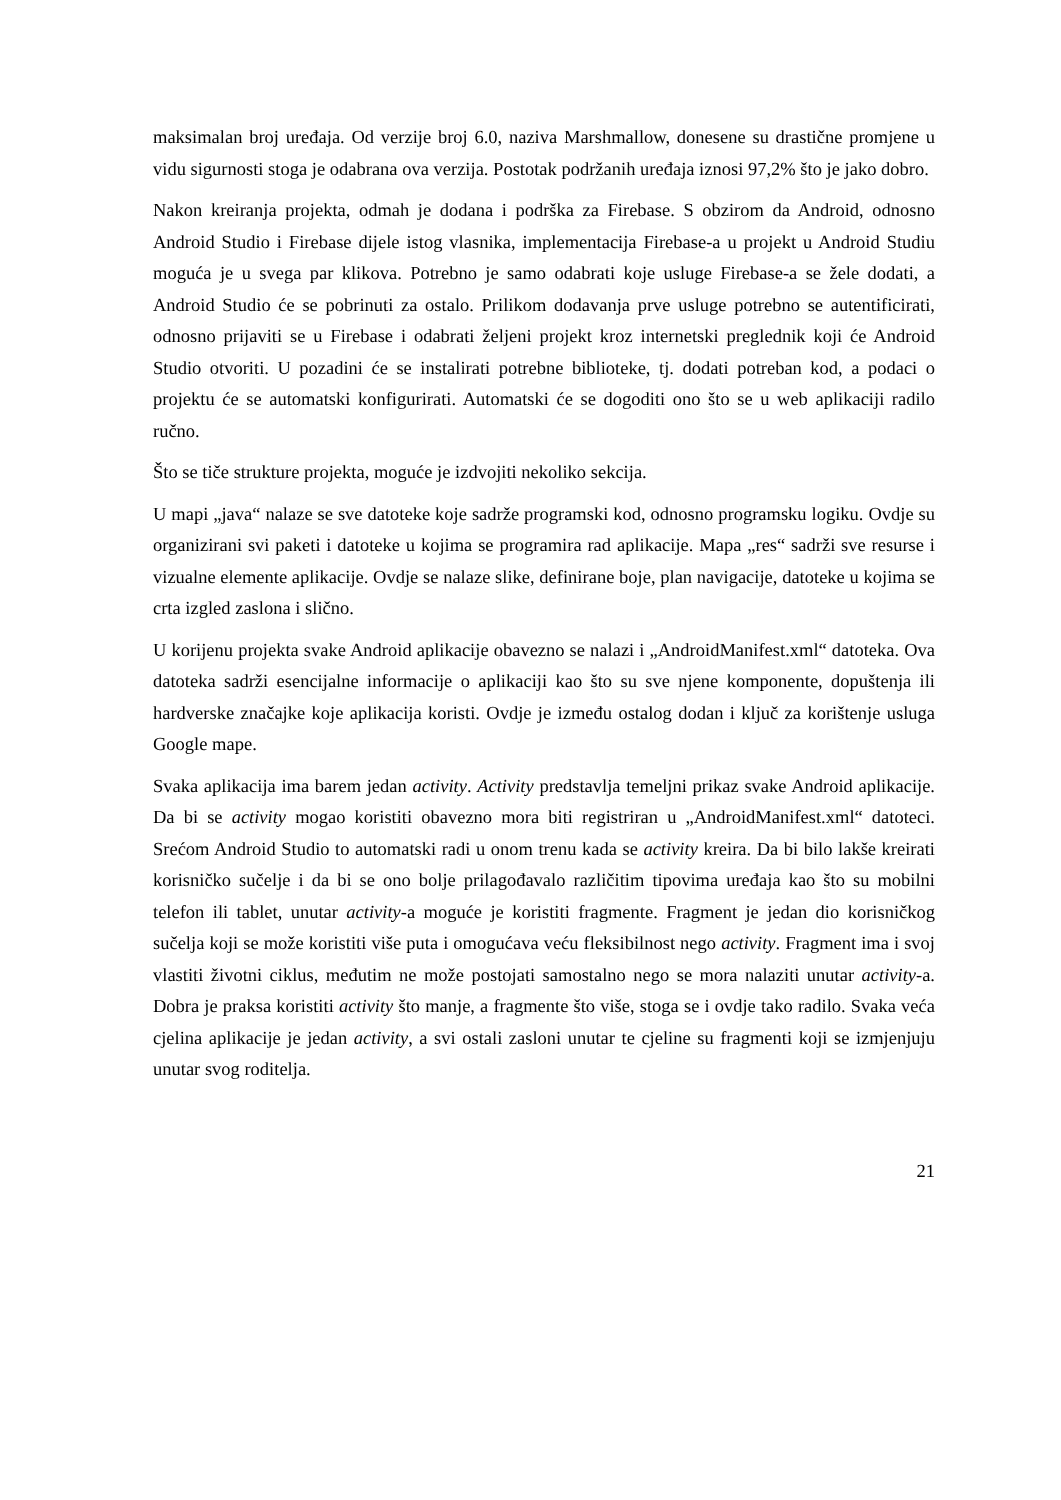maksimalan broj uređaja. Od verzije broj 6.0, naziva Marshmallow, donesene su drastične promjene u vidu sigurnosti stoga je odabrana ova verzija. Postotak podržanih uređaja iznosi 97,2% što je jako dobro.
Nakon kreiranja projekta, odmah je dodana i podrška za Firebase. S obzirom da Android, odnosno Android Studio i Firebase dijele istog vlasnika, implementacija Firebase-a u projekt u Android Studiu moguća je u svega par klikova. Potrebno je samo odabrati koje usluge Firebase-a se žele dodati, a Android Studio će se pobrinuti za ostalo. Prilikom dodavanja prve usluge potrebno se autentificirati, odnosno prijaviti se u Firebase i odabrati željeni projekt kroz internetski preglednik koji će Android Studio otvoriti. U pozadini će se instalirati potrebne biblioteke, tj. dodati potreban kod, a podaci o projektu će se automatski konfigurirati. Automatski će se dogoditi ono što se u web aplikaciji radilo ručno.
Što se tiče strukture projekta, moguće je izdvojiti nekoliko sekcija.
U mapi „java“ nalaze se sve datoteke koje sadrže programski kod, odnosno programsku logiku. Ovdje su organizirani svi paketi i datoteke u kojima se programira rad aplikacije. Mapa „res“ sadrži sve resurse i vizualne elemente aplikacije. Ovdje se nalaze slike, definirane boje, plan navigacije, datoteke u kojima se crta izgled zaslona i slično.
U korijenu projekta svake Android aplikacije obavezno se nalazi i „AndroidManifest.xml“ datoteka. Ova datoteka sadrži esencijalne informacije o aplikaciji kao što su sve njene komponente, dopuštenja ili hardverske značajke koje aplikacija koristi. Ovdje je između ostalog dodan i ključ za korištenje usluga Google mape.
Svaka aplikacija ima barem jedan activity. Activity predstavlja temeljni prikaz svake Android aplikacije. Da bi se activity mogao koristiti obavezno mora biti registriran u „AndroidManifest.xml“ datoteci. Srećom Android Studio to automatski radi u onom trenu kada se activity kreira. Da bi bilo lakše kreirati korisničko sučelje i da bi se ono bolje prilagođavalo različitim tipovima uređaja kao što su mobilni telefon ili tablet, unutar activity-a moguće je koristiti fragmente. Fragment je jedan dio korisničkog sučelja koji se može koristiti više puta i omogućava veću fleksibilnost nego activity. Fragment ima i svoj vlastiti životni ciklus, međutim ne može postojati samostalno nego se mora nalaziti unutar activity-a. Dobra je praksa koristiti activity što manje, a fragmente što više, stoga se i ovdje tako radilo. Svaka veća cjelina aplikacije je jedan activity, a svi ostali zasloni unutar te cjeline su fragmenti koji se izmjenjuju unutar svog roditelja.
21